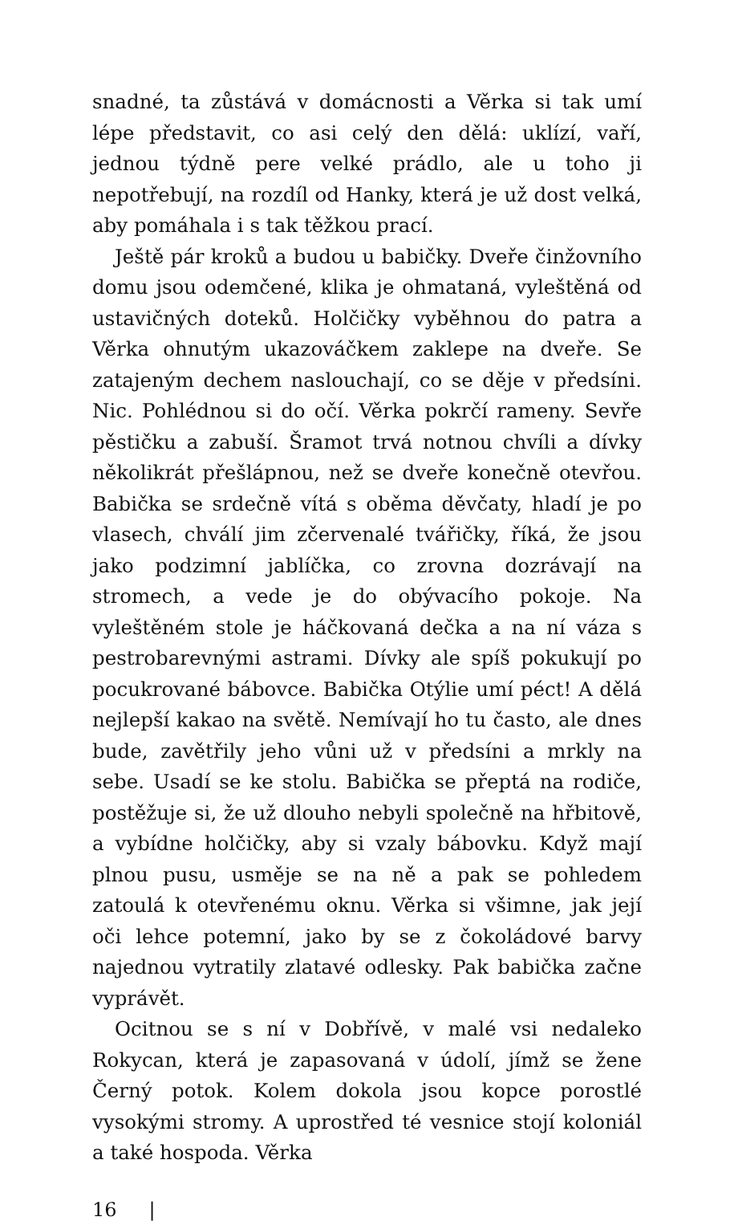snadné, ta zůstává v domácnosti a Věrka si tak umí lépe představit, co asi celý den dělá: uklízí, vaří, jednou týdně pere velké prádlo, ale u toho ji nepotřebují, na rozdíl od Hanky, která je už dost velká, aby pomáhala i s tak těžkou prací.
Ještě pár kroků a budou u babičky. Dveře činžovního domu jsou odemčené, klika je ohmataná, vyleštěná od ustavičných doteků. Holčičky vyběhnou do patra a Věrka ohnutým ukazováčkem zaklepe na dveře. Se zatajeným dechem naslouchají, co se děje v předsíni. Nic. Pohlédnou si do očí. Věrka pokrčí rameny. Sevře pěstičku a zabuší. Šramot trvá notnou chvíli a dívky několikrát přešlápnou, než se dveře konečně otevřou. Babička se srdečně vítá s oběma děvčaty, hladí je po vlasech, chválí jim zčervenalé tvářičky, říká, že jsou jako podzimní jablíčka, co zrovna dozrávají na stromech, a vede je do obývacího pokoje. Na vyleštěném stole je háčkovaná dečka a na ní váza s pestrobarevnými astrami. Dívky ale spíš pokukují po pocukrované bábovce. Babička Otýlie umí péct! A dělá nejlepší kakao na světě. Nemívají ho tu často, ale dnes bude, zavětřily jeho vůni už v předsíni a mrkly na sebe. Usadí se ke stolu. Babička se přeptá na rodiče, postěžuje si, že už dlouho nebyli společně na hřbitově, a vybídne holčičky, aby si vzaly bábovku. Když mají plnou pusu, usměje se na ně a pak se pohledem zatoulá k otevřenému oknu. Věrka si všimne, jak její oči lehce potemní, jako by se z čokoládové barvy najednou vytratily zlatavé odlesky. Pak babička začne vyprávět.
Ocitnou se s ní v Dobřívě, v malé vsi nedaleko Rokycan, která je zapasovaná v údolí, jímž se žene Černý potok. Kolem dokola jsou kopce porostlé vysokými stromy. A uprostřed té vesnice stojí koloniál a také hospoda. Věrka
16 |